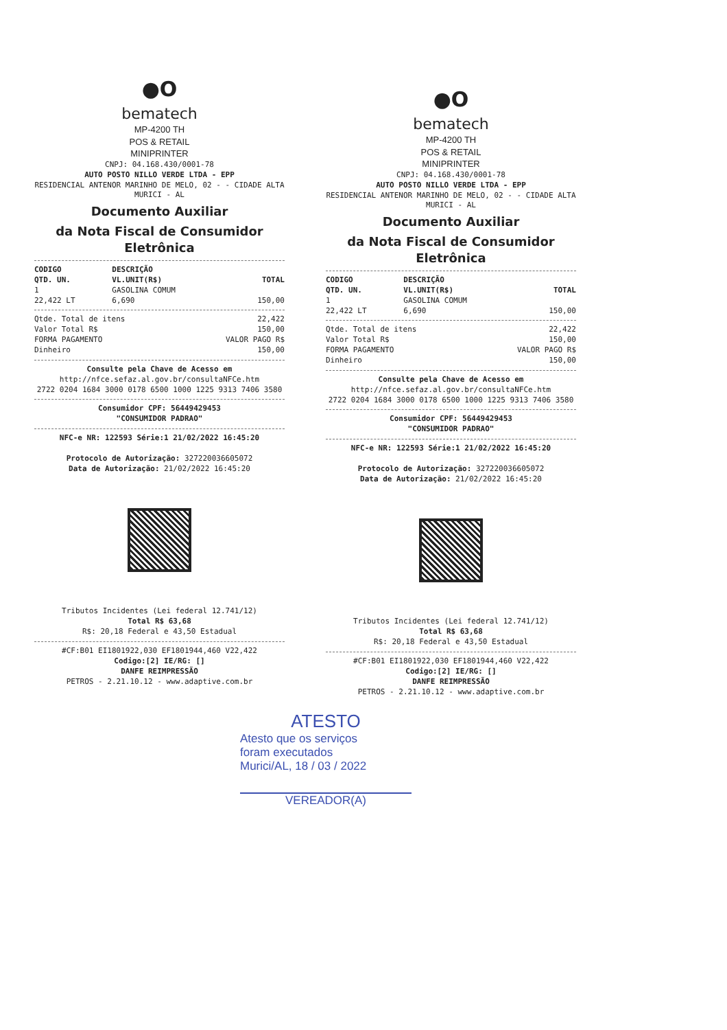●O
bematech
MP-4200 TH
POS & RETAIL
MINIPRINTER
CNPJ: 04.168.430/0001-78
AUTO POSTO NILLO VERDE LTDA - EPP
RESIDENCIAL ANTENOR MARINHO DE MELO, 02 - - CIDADE ALTA
MURICI - AL
Documento Auxiliar
da Nota Fiscal de Consumidor Eletrônica
| CODIGO | DESCRIÇÃO | |
| --- | --- | --- |
| QTD. UN. | VL.UNIT(R$) | TOTAL |
| 1 | GASOLINA COMUM | |
| 22,422 LT | 6,690 | 150,00 |
| Qtde. Total de itens | 22,422 |
| Valor Total R$ | 150,00 |
| FORMA PAGAMENTO | VALOR PAGO R$ |
| Dinheiro | 150,00 |
Consulte pela Chave de Acesso em
http://nfce.sefaz.al.gov.br/consultaNFCe.htm
2722 0204 1684 3000 0178 6500 1000 1225 9313 7406 3580
Consumidor CPF: 56449429453
"CONSUMIDOR PADRAO"
NFC-e NR: 122593 Série:1 21/02/2022 16:45:20
Protocolo de Autorização: 327220036605072
Data de Autorização: 21/02/2022 16:45:20
Tributos Incidentes (Lei federal 12.741/12)
Total R$ 63,68
R$: 20,18 Federal e 43,50 Estadual
#CF:B01 EI1801922,030 EF1801944,460 V22,422
Codigo:[2] IE/RG: []
DANFE REIMPRESSÃO
PETROS - 2.21.10.12 - www.adaptive.com.br
●O
bematech
MP-4200 TH
POS & RETAIL
MINIPRINTER
CNPJ: 04.168.430/0001-78
AUTO POSTO NILLO VERDE LTDA - EPP
RESIDENCIAL ANTENOR MARINHO DE MELO, 02 - - CIDADE ALTA
MURICI - AL
Documento Auxiliar
da Nota Fiscal de Consumidor Eletrônica
| CODIGO | DESCRIÇÃO | |
| --- | --- | --- |
| QTD. UN. | VL.UNIT(R$) | TOTAL |
| 1 | GASOLINA COMUM | |
| 22,422 LT | 6,690 | 150,00 |
| Qtde. Total de itens | 22,422 |
| Valor Total R$ | 150,00 |
| FORMA PAGAMENTO | VALOR PAGO R$ |
| Dinheiro | 150,00 |
Consulte pela Chave de Acesso em
http://nfce.sefaz.al.gov.br/consultaNFCe.htm
2722 0204 1684 3000 0178 6500 1000 1225 9313 7406 3580
Consumidor CPF: 56449429453
"CONSUMIDOR PADRAO"
NFC-e NR: 122593 Série:1 21/02/2022 16:45:20
Protocolo de Autorização: 327220036605072
Data de Autorização: 21/02/2022 16:45:20
Tributos Incidentes (Lei federal 12.741/12)
Total R$ 63,68
R$: 20,18 Federal e 43,50 Estadual
#CF:B01 EI1801922,030 EF1801944,460 V22,422
Codigo:[2] IE/RG: []
DANFE REIMPRESSÃO
PETROS - 2.21.10.12 - www.adaptive.com.br
ATESTO
Atesto que os serviços
foram executados
Murici/AL, 18 / 03 / 2022
VEREADOR(A)